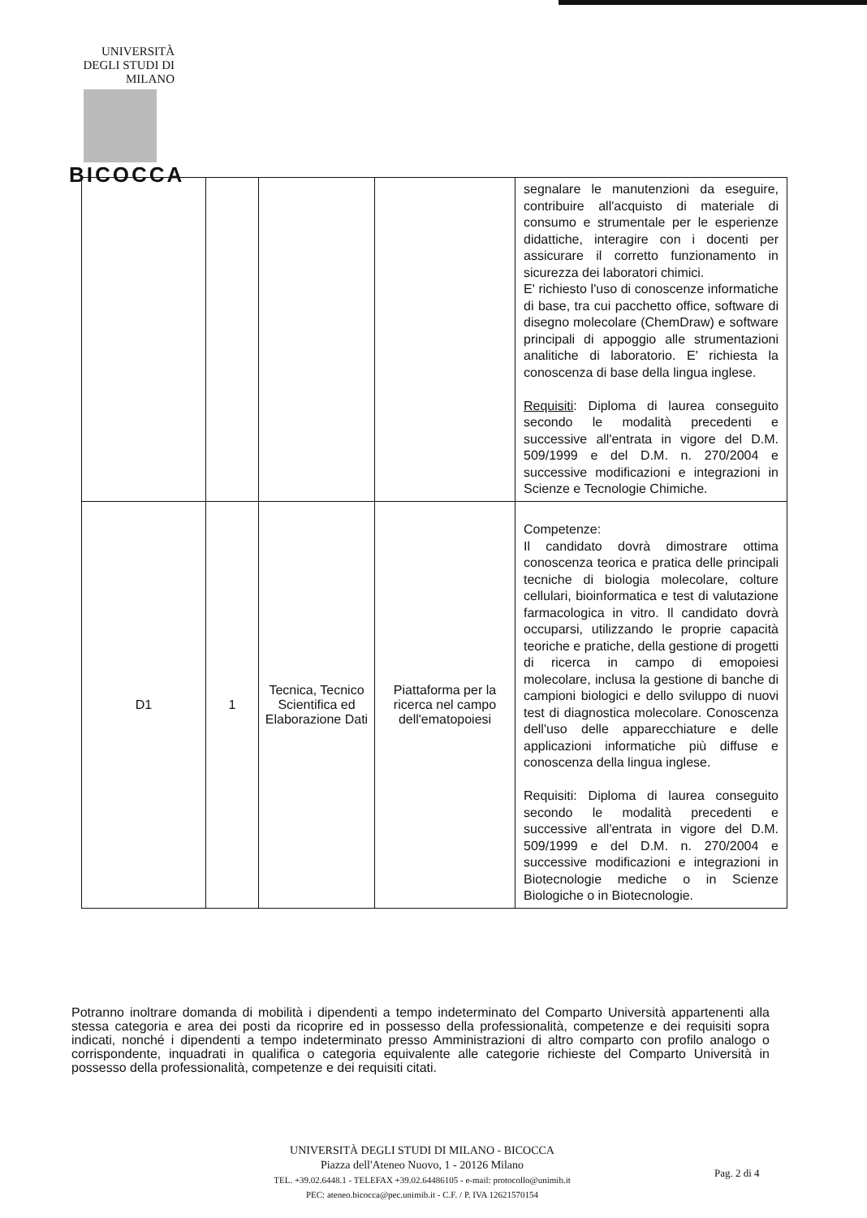UNIVERSITÀ DEGLI STUDI DI MILANO
BICOCCA
| | | | | segnalare le manutenzioni da eseguire, contribuire all'acquisto di materiale di consumo e strumentale per le esperienze didattiche, interagire con i docenti per assicurare il corretto funzionamento in sicurezza dei laboratori chimici. E' richiesto l'uso di conoscenze informatiche di base, tra cui pacchetto office, software di disegno molecolare (ChemDraw) e software principali di appoggio alle strumentazioni analitiche di laboratorio. E' richiesta la conoscenza di base della lingua inglese. Requisiti : Diploma di laurea conseguito secondo le modalità precedenti e successive all'entrata in vigore del D.M. 509/1999 e del D.M. n. 270/2004 e successive modificazioni e integrazioni in Scienze e Tecnologie Chimiche. |
| D1 | 1 | Tecnica, Tecnico Scientifica ed Elaborazione Dati | Piattaforma per la ricerca nel campo dell'ematopoiesi | Competenze: Il candidato dovrà dimostrare ottima conoscenza teorica e pratica delle principali tecniche di biologia molecolare, colture cellulari, bioinformatica e test di valutazione farmacologica in vitro. Il candidato dovrà occuparsi, utilizzando le proprie capacità teoriche e pratiche, della gestione di progetti di ricerca in campo di emopoiesi molecolare, inclusa la gestione di banche di campioni biologici e dello sviluppo di nuovi test di diagnostica molecolare. Conoscenza dell'uso delle apparecchiature e delle applicazioni informatiche più diffuse e conoscenza della lingua inglese. Requisiti: Diploma di laurea conseguito secondo le modalità precedenti e successive all'entrata in vigore del D.M. 509/1999 e del D.M. n. 270/2004 e successive modificazioni e integrazioni in Biotecnologie mediche o in Scienze Biologiche o in Biotecnologie. |
Potranno inoltrare domanda di mobilità i dipendenti a tempo indeterminato del Comparto Università appartenenti alla stessa categoria e area dei posti da ricoprire ed in possesso della professionalità, competenze e dei requisiti sopra indicati, nonché i dipendenti a tempo indeterminato presso Amministrazioni di altro comparto con profilo analogo o corrispondente, inquadrati in qualifica o categoria equivalente alle categorie richieste del Comparto Università in possesso della professionalità, competenze e dei requisiti citati.
UNIVERSITÀ DEGLI STUDI DI MILANO - BICOCCA
Piazza dell'Ateneo Nuovo, 1 - 20126 Milano
TEL. +39.02.6448.1 - TELEFAX +39.02.64486105 - e-mail: protocollo@unimib.it
PEC: ateneo.bicocca@pec.unimib.it - C.F. / P. IVA 12621570154
Pag. 2 di 4